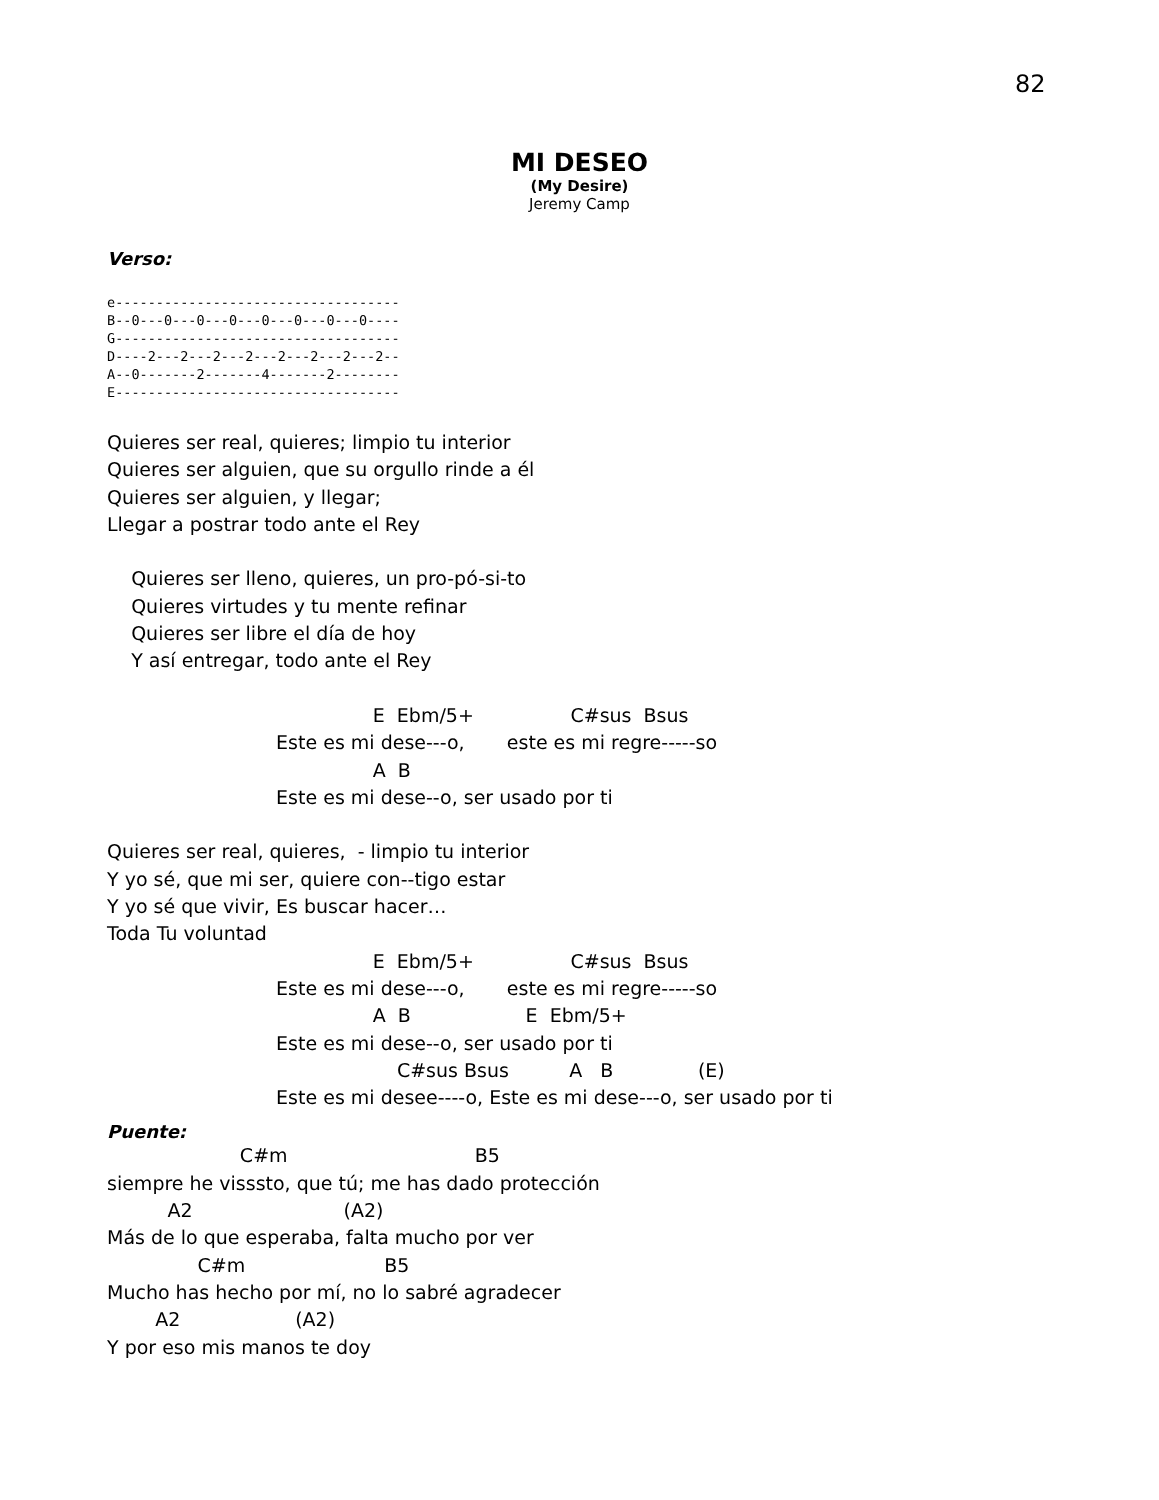82
MI DESEO
(My Desire)
Jeremy Camp
Verso:
e-----------------------------------
B--0---0---0---0---0---0---0---0----
G-----------------------------------
D----2---2---2---2---2---2---2---2--
A--0-------2-------4-------2--------
E-----------------------------------
Quieres ser real, quieres; limpio tu interior
Quieres ser alguien, que su orgullo rinde a él
Quieres ser alguien, y llegar;
Llegar a postrar todo ante el Rey

    Quieres ser lleno, quieres, un pro-pó-si-to
    Quieres virtudes y tu mente refinar
    Quieres ser libre el día de hoy
    Y así entregar, todo ante el Rey

                                            E  Ebm/5+                C#sus  Bsus
                            Este es mi dese---o,       este es mi regre-----so
                                            A  B
                            Este es mi dese--o, ser usado por ti

Quieres ser real, quieres,  - limpio tu interior
Y yo sé, que mi ser, quiere con--tigo estar
Y yo sé que vivir, Es buscar hacer…
Toda Tu voluntad
                                            E  Ebm/5+                C#sus  Bsus
                            Este es mi dese---o,       este es mi regre-----so
                                            A  B                   E  Ebm/5+
                            Este es mi dese--o, ser usado por ti
                                                C#sus Bsus          A   B              (E)
                            Este es mi desee----o, Este es mi dese---o, ser usado por ti
Puente:
                      C#m                               B5
siempre he visssto, que tú; me has dado protección
          A2                         (A2)
Más de lo que esperaba, falta mucho por ver
               C#m                       B5
Mucho has hecho por mí, no lo sabré agradecer
        A2                   (A2)
Y por eso mis manos te doy